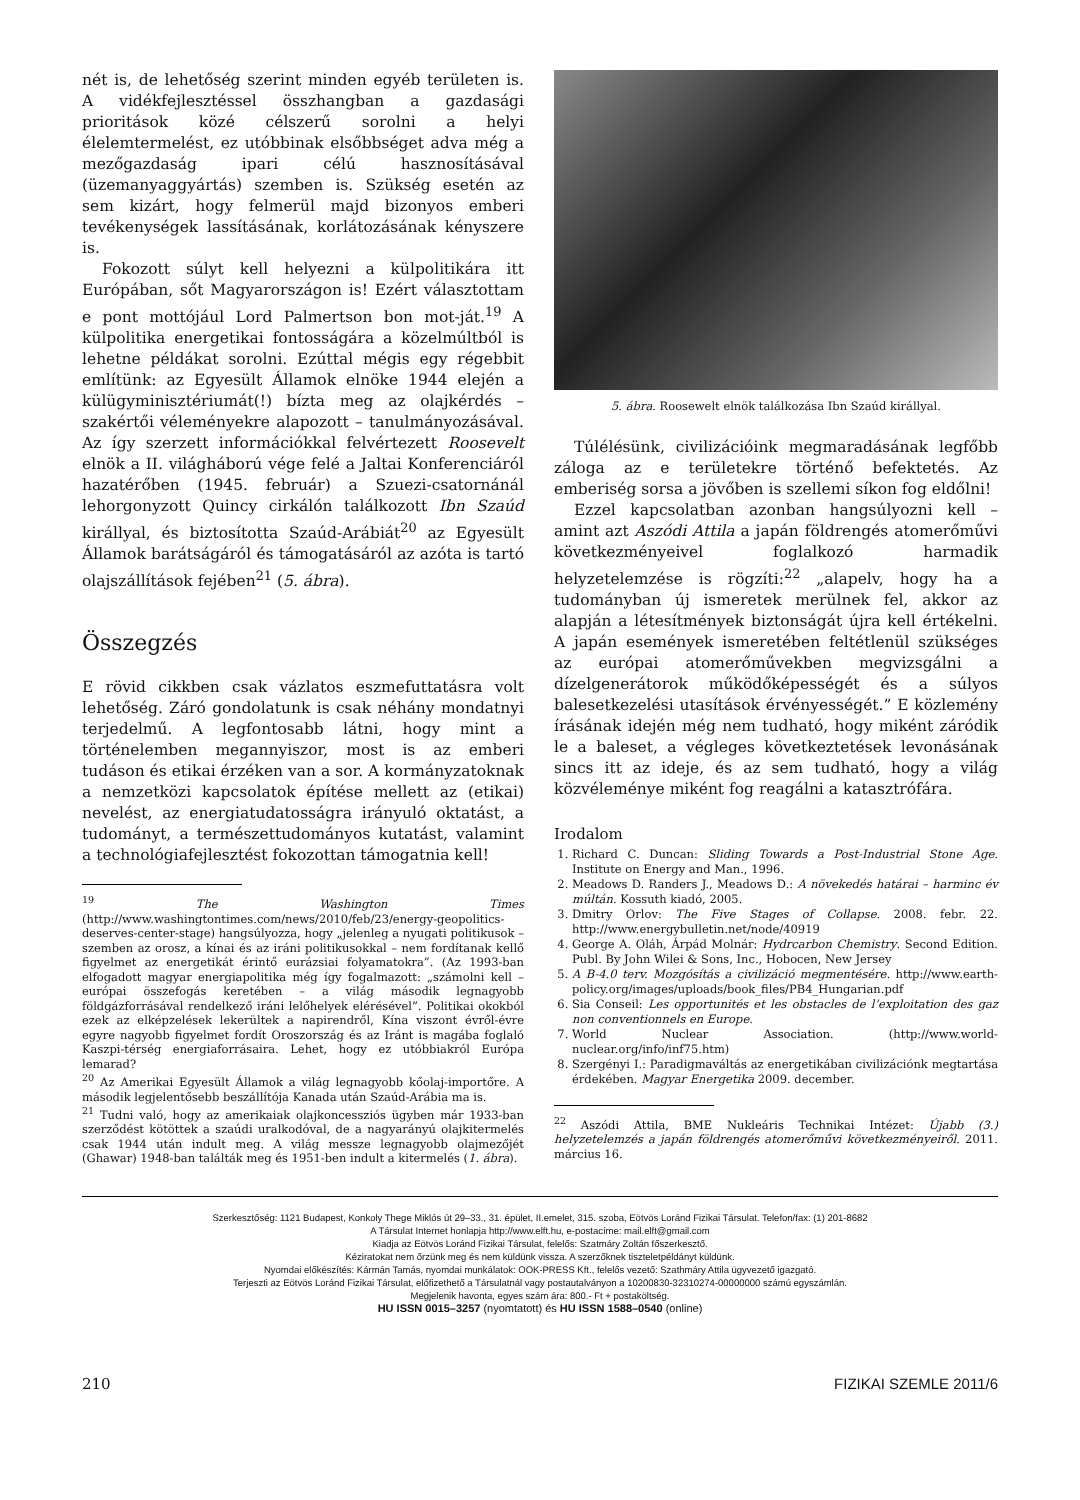nét is, de lehetőség szerint minden egyéb területen is. A vidékfejlesztéssel összhangban a gazdasági prioritások közé célszerű sorolni a helyi élelemtermelést, ez utóbbinak elsőbbséget adva még a mezőgazdaság ipari célú hasznosításával (üzemanyaggyártás) szemben is. Szükség esetén az sem kizárt, hogy felmerül majd bizonyos emberi tevékenységek lassításának, korlátozásának kényszere is.
Fokozott súlyt kell helyezni a külpolitikára itt Európában, sőt Magyarországon is! Ezért választottam e pont mottójául Lord Palmertson bon mot-ját.<sup>19</sup> A külpolitika energetikai fontosságára a közelmúltból is lehetne példákat sorolni. Ezúttal mégis egy régebbit említünk: az Egyesült Államok elnöke 1944 elején a külügyminisztériumát(!) bízta meg az olajkérdés – szakértői véleményekre alapozott – tanulmányozásával. Az így szerzett információkkal felvértezett Roosevelt elnök a II. világháború vége felé a Jaltai Konferenciáról hazatérőben (1945. február) a Szuezi-csatornánál lehorgonyzott Quincy cirkálón találkozott Ibn Szaúd királlyal, és biztosította Szaúd-Arábiát<sup>20</sup> az Egyesült Államok barátságáról és támogatásáról az azóta is tartó olajszállítások fejében<sup>21</sup> (5. ábra).
Összegzés
E rövid cikkben csak vázlatos eszmefuttatásra volt lehetőség. Záró gondolatunk is csak néhány mondatnyi terjedelmű. A legfontosabb látni, hogy mint a történelemben megannyiszor, most is az emberi tudáson és etikai érzéken van a sor. A kormányzatoknak a nemzetközi kapcsolatok építése mellett az (etikai) nevelést, az energiatudatosságra irányuló oktatást, a tudományt, a természettudományos kutatást, valamint a technológiafejlesztést fokozottan támogatnia kell!
<sup>19</sup> The Washington Times (http://www.washingtontimes.com/news/2010/feb/23/energy-geopolitics-deserves-center-stage) hangsúlyozza, hogy „jelenleg a nyugati politikusok – szemben az orosz, a kínai és az iráni politikusokkal – nem fordítanak kellő figyelmet az energetikát érintő eurázsiai folyamatokra”. (Az 1993-ban elfogadott magyar energiapolitika még így fogalmazott: „számolni kell – európai összefogás keretében – a világ második legnagyobb földgázforrásával rendelkező iráni lelőhelyek elérésével”. Politikai okokból ezek az elképzelések lekerültek a napirendről, Kína viszont évről-évre egyre nagyobb figyelmet fordít Oroszország és az Iránt is magába foglaló Kaszpi-térség energiaforrásaira. Lehet, hogy ez utóbbiakról Európa lemarad?
<sup>20</sup> Az Amerikai Egyesült Államok a világ legnagyobb kőolaj-importőre. A második legjelentősebb beszállítója Kanada után Szaúd-Arábia ma is.
<sup>21</sup> Tudni való, hogy az amerikaiak olajkoncessziós ügyben már 1933-ban szerződést kötöttek a szaúdi uralkodóval, de a nagyarányú olajkitermelés csak 1944 után indult meg. A világ messze legnagyobb olajmezőjét (Ghawar) 1948-ban találták meg és 1951-ben indult a kitermelés (1. ábra).
5. ábra. Roosewelt elnök találkozása Ibn Szaúd királlyal.
Túlélésünk, civilizációink megmaradásának legfőbb záloga az e területekre történő befektetés. Az emberiség sorsa a jövőben is szellemi síkon fog eldőlni!
Ezzel kapcsolatban azonban hangsúlyozni kell – amint azt Aszódi Attila a japán földrengés atomerőművi következményeivel foglalkozó harmadik helyzetelemzése is rögzíti:<sup>22</sup> „alapelv, hogy ha a tudományban új ismeretek merülnek fel, akkor az alapján a létesítmények biztonságát újra kell értékelni. A japán események ismeretében feltétlenül szükséges az európai atomerőművekben megvizsgálni a dízelgenerátorok működőképességét és a súlyos balesetkezelési utasítások érvényességét.” E közlemény írásának idején még nem tudható, hogy miként záródik le a baleset, a végleges következtetések levonásának sincs itt az ideje, és az sem tudható, hogy a világ közvéleménye miként fog reagálni a katasztrófára.
Irodalom
1. Richard C. Duncan: Sliding Towards a Post-Industrial Stone Age. Institute on Energy and Man., 1996.
2. Meadows D. Randers J., Meadows D.: A növekedés határai – harminc év múltán. Kossuth kiadó, 2005.
3. Dmitry Orlov: The Five Stages of Collapse. 2008. febr. 22. http://www.energybulletin.net/node/40919
4. George A. Oláh, Árpád Molnár: Hydrcarbon Chemistry. Second Edition. Publ. By John Wilei & Sons, Inc., Hobocen, New Jersey
5. A B-4.0 terv. Mozgósítás a civilizáció megmentésére. http://www.earth-policy.org/images/uploads/book_files/PB4_Hungarian.pdf
6. Sia Conseil: Les opportunités et les obstacles de l’exploitation des gaz non conventionnels en Europe.
7. World Nuclear Association. (http://www.world-nuclear.org/info/inf75.htm)
8. Szergényi I.: Paradigmaváltás az energetikában civilizációnk megtartása érdekében. Magyar Energetika 2009. december.
<sup>22</sup> Aszódi Attila, BME Nukleáris Technikai Intézet: Újabb (3.) helyzetelemzés a japán földrengés atomerőművi következményeiről. 2011. március 16.
Szerkesztőség: 1121 Budapest, Konkoly Thege Miklós út 29–33., 31. épület, II.emelet, 315. szoba, Eötvös Loránd Fizikai Társulat. Telefon/fax: (1) 201-8682
A Társulat Internet honlapja http://www.elft.hu, e-postacíme: mail.elft@gmail.com
Kiadja az Eötvös Loránd Fizikai Társulat, felelős: Szatmáry Zoltán főszerkesztő.
Kéziratokat nem őrzünk meg és nem küldünk vissza. A szerzőknek tiszteletpéldányt küldünk.
Nyomdai előkészítés: Kármán Tamás, nyomdai munkálatok: OOK-PRESS Kft., felelős vezető: Szathmáry Attila ügyvezető igazgató.
Terjeszti az Eötvös Loránd Fizikai Társulat, előfizethető a Társulatnál vagy postautalványon a 10200830-32310274-00000000 számú egyszámlán.
Megjelenik havonta, egyes szám ára: 800.- Ft + postaköltség.
HU ISSN 0015–3257 (nyomtatott) és HU ISSN 1588–0540 (online)
210 FIZIKAI SZEMLE 2011/6